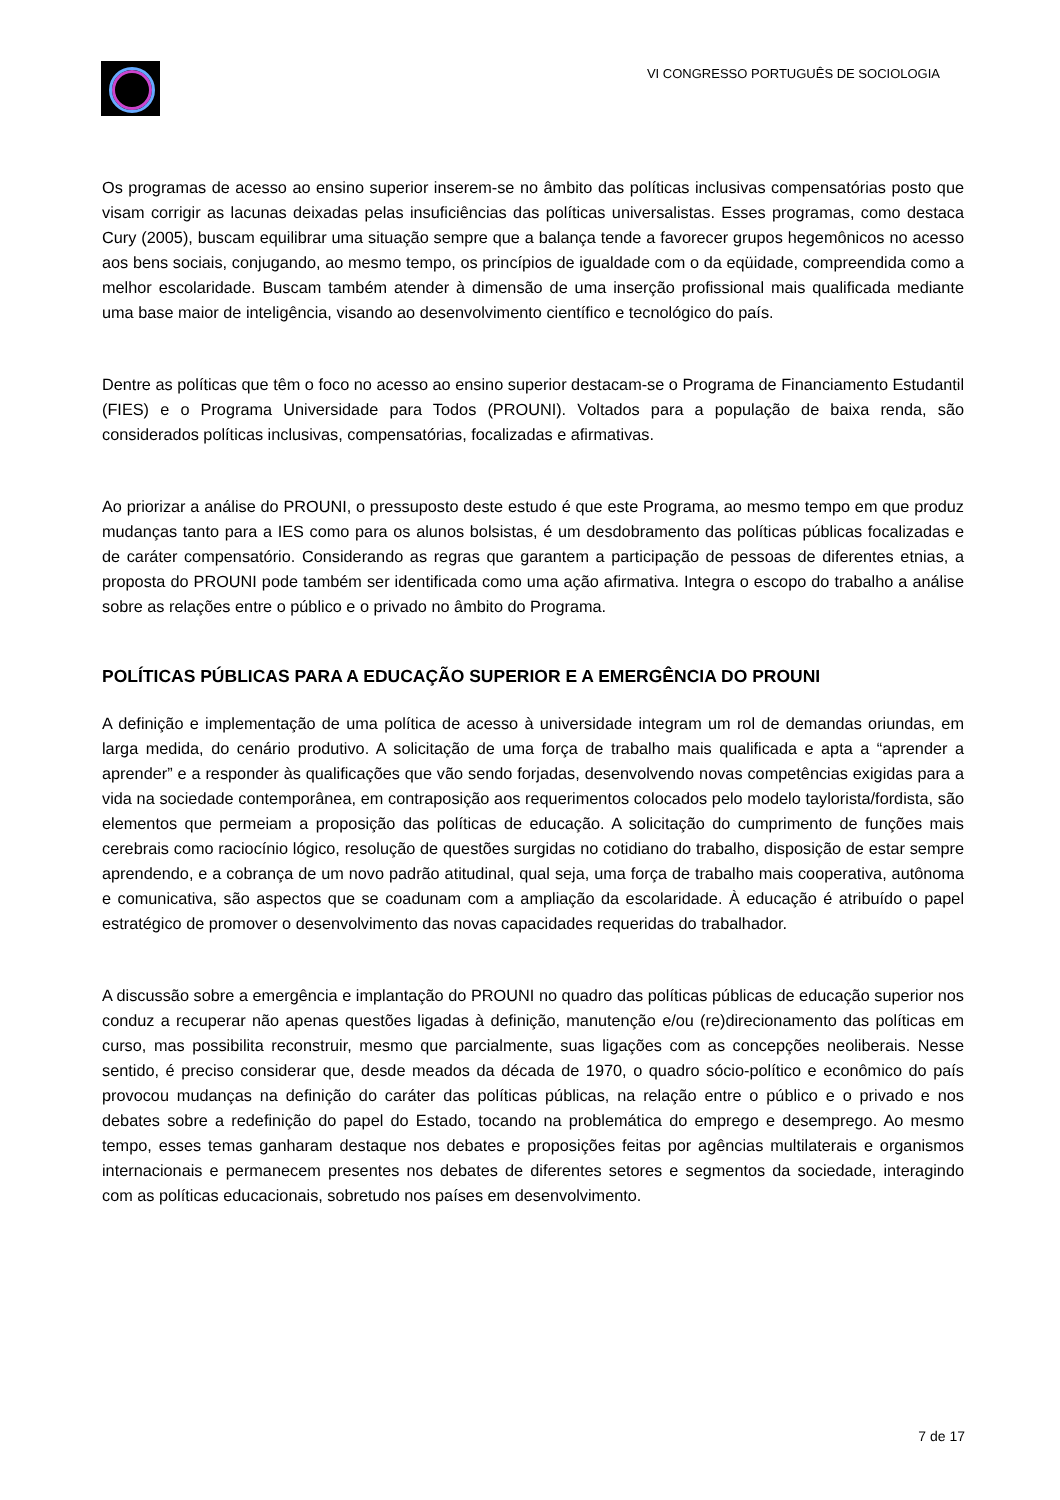VI CONGRESSO PORTUGUÊS DE SOCIOLOGIA
Os programas de acesso ao ensino superior inserem-se no âmbito das políticas inclusivas compensatórias posto que visam corrigir as lacunas deixadas pelas insuficiências das políticas universalistas. Esses programas, como destaca Cury (2005), buscam equilibrar uma situação sempre que a balança tende a favorecer grupos hegemônicos no acesso aos bens sociais, conjugando, ao mesmo tempo, os princípios de igualdade com o da eqüidade, compreendida como a melhor escolaridade. Buscam também atender à dimensão de uma inserção profissional mais qualificada mediante uma base maior de inteligência, visando ao desenvolvimento científico e tecnológico do país.
Dentre as políticas que têm o foco no acesso ao ensino superior destacam-se o Programa de Financiamento Estudantil (FIES) e o Programa Universidade para Todos (PROUNI). Voltados para a população de baixa renda, são considerados políticas inclusivas, compensatórias, focalizadas e afirmativas.
Ao priorizar a análise do PROUNI, o pressuposto deste estudo é que este Programa, ao mesmo tempo em que produz mudanças tanto para a IES como para os alunos bolsistas, é um desdobramento das políticas públicas focalizadas e de caráter compensatório. Considerando as regras que garantem a participação de pessoas de diferentes etnias, a proposta do PROUNI pode também ser identificada como uma ação afirmativa. Integra o escopo do trabalho a análise sobre as relações entre o público e o privado no âmbito do Programa.
POLÍTICAS PÚBLICAS PARA A EDUCAÇÃO SUPERIOR E A EMERGÊNCIA DO PROUNI
A definição e implementação de uma política de acesso à universidade integram um rol de demandas oriundas, em larga medida, do cenário produtivo. A solicitação de uma força de trabalho mais qualificada e apta a “aprender a aprender” e a responder às qualificações que vão sendo forjadas, desenvolvendo novas competências exigidas para a vida na sociedade contemporânea, em contraposição aos requerimentos colocados pelo modelo taylorista/fordista, são elementos que permeiam a proposição das políticas de educação. A solicitação do cumprimento de funções mais cerebrais como raciocínio lógico, resolução de questões surgidas no cotidiano do trabalho, disposição de estar sempre aprendendo, e a cobrança de um novo padrão atitudinal, qual seja, uma força de trabalho mais cooperativa, autônoma e comunicativa, são aspectos que se coadunam com a ampliação da escolaridade. À educação é atribuído o papel estratégico de promover o desenvolvimento das novas capacidades requeridas do trabalhador.
A discussão sobre a emergência e implantação do PROUNI no quadro das políticas públicas de educação superior nos conduz a recuperar não apenas questões ligadas à definição, manutenção e/ou (re)direcionamento das políticas em curso, mas possibilita reconstruir, mesmo que parcialmente, suas ligações com as concepções neoliberais. Nesse sentido, é preciso considerar que, desde meados da década de 1970, o quadro sócio-político e econômico do país provocou mudanças na definição do caráter das políticas públicas, na relação entre o público e o privado e nos debates sobre a redefinição do papel do Estado, tocando na problemática do emprego e desemprego. Ao mesmo tempo, esses temas ganharam destaque nos debates e proposições feitas por agências multilaterais e organismos internacionais e permanecem presentes nos debates de diferentes setores e segmentos da sociedade, interagindo com as políticas educacionais, sobretudo nos países em desenvolvimento.
7 de 17